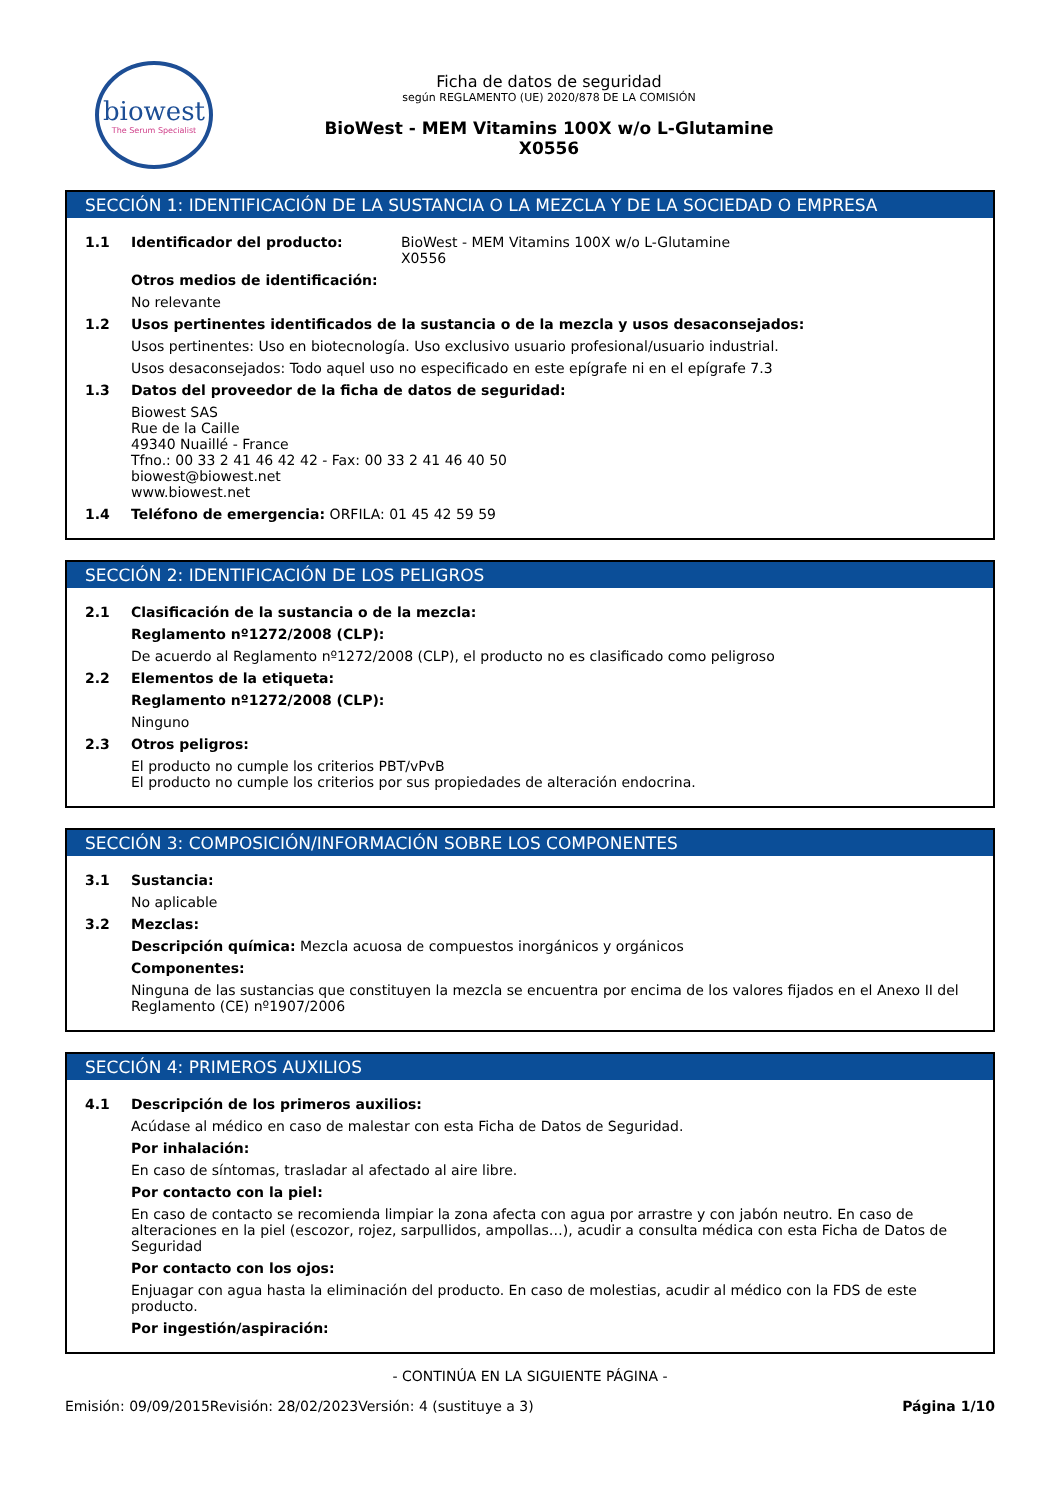biowest
The Serum Specialist
Ficha de datos de seguridad
según REGLAMENTO (UE) 2020/878 DE LA COMISIÓN
BioWest - MEM Vitamins 100X w/o L-Glutamine
X0556
SECCIÓN 1: IDENTIFICACIÓN DE LA SUSTANCIA O LA MEZCLA Y DE LA SOCIEDAD O EMPRESA
1.1 Identificador del producto: BioWest - MEM Vitamins 100X w/o L-Glutamine
X0556
Otros medios de identificación:
No relevante
1.2 Usos pertinentes identificados de la sustancia o de la mezcla y usos desaconsejados:
Usos pertinentes: Uso en biotecnología. Uso exclusivo usuario profesional/usuario industrial.
Usos desaconsejados: Todo aquel uso no especificado en este epígrafe ni en el epígrafe 7.3
1.3 Datos del proveedor de la ficha de datos de seguridad:
Biowest SAS
Rue de la Caille
49340 Nuaillé - France
Tfno.: 00 33 2 41 46 42 42 - Fax: 00 33 2 41 46 40 50
biowest@biowest.net
www.biowest.net
1.4 Teléfono de emergencia: ORFILA: 01 45 42 59 59
SECCIÓN 2: IDENTIFICACIÓN DE LOS PELIGROS
2.1 Clasificación de la sustancia o de la mezcla:
Reglamento nº1272/2008 (CLP):
De acuerdo al Reglamento nº1272/2008 (CLP), el producto no es clasificado como peligroso
2.2 Elementos de la etiqueta:
Reglamento nº1272/2008 (CLP):
Ninguno
2.3 Otros peligros:
El producto no cumple los criterios PBT/vPvB
El producto no cumple los criterios por sus propiedades de alteración endocrina.
SECCIÓN 3: COMPOSICIÓN/INFORMACIÓN SOBRE LOS COMPONENTES
3.1 Sustancia:
No aplicable
3.2 Mezclas:
Descripción química: Mezcla acuosa de compuestos inorgánicos y orgánicos
Componentes:
Ninguna de las sustancias que constituyen la mezcla se encuentra por encima de los valores fijados en el Anexo II del Reglamento (CE) nº1907/2006
SECCIÓN 4: PRIMEROS AUXILIOS
4.1 Descripción de los primeros auxilios:
Acúdase al médico en caso de malestar con esta Ficha de Datos de Seguridad.
Por inhalación:
En caso de síntomas, trasladar al afectado al aire libre.
Por contacto con la piel:
En caso de contacto se recomienda limpiar la zona afecta con agua por arrastre y con jabón neutro. En caso de alteraciones en la piel (escozor, rojez, sarpullidos, ampollas…), acudir a consulta médica con esta Ficha de Datos de Seguridad
Por contacto con los ojos:
Enjuagar con agua hasta la eliminación del producto. En caso de molestias, acudir al médico con la FDS de este producto.
Por ingestión/aspiración:
- CONTINÚA EN LA SIGUIENTE PÁGINA -
Emisión: 09/09/2015 Revisión: 28/02/2023 Versión: 4 (sustituye a 3) Página 1/10